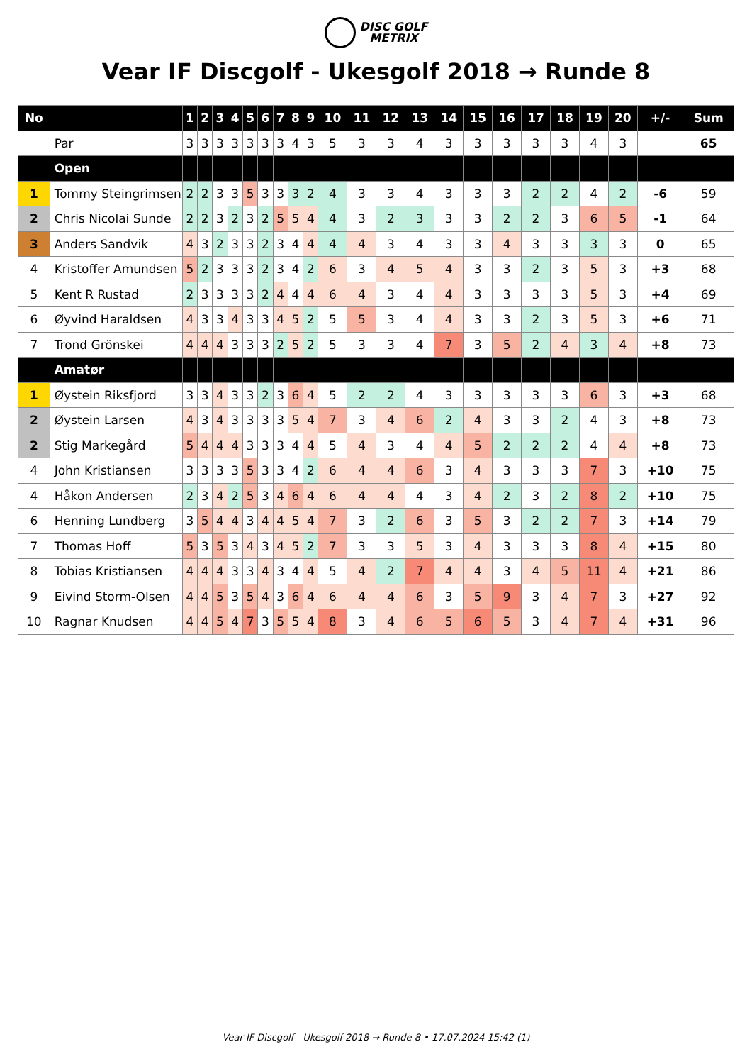DISC GOLF
METRIX
Vear IF Discgolf - Ukesgolf 2018 → Runde 8
| No | | 1 | 2 | 3 | 4 | 5 | 6 | 7 | 8 | 9 | 10 | 11 | 12 | 13 | 14 | 15 | 16 | 17 | 18 | 19 | 20 | +/- | Sum |
| --- | --- | --- | --- | --- | --- | --- | --- | --- | --- | --- | --- | --- | --- | --- | --- | --- | --- | --- | --- | --- | --- | --- | --- |
| | Par | 3 | 3 | 3 | 3 | 3 | 3 | 3 | 4 | 3 | 5 | 3 | 3 | 4 | 3 | 3 | 3 | 3 | 3 | 4 | 3 | | 65 |
| | Open | | | | | | | | | | | | | | | | | | | | | | |
| 1 | Tommy Steingrimsen | 2 | 2 | 3 | 3 | 5 | 3 | 3 | 3 | 2 | 4 | 3 | 3 | 4 | 3 | 3 | 3 | 2 | 2 | 4 | 2 | -6 | 59 |
| 2 | Chris Nicolai Sunde | 2 | 2 | 3 | 2 | 3 | 2 | 5 | 5 | 4 | 4 | 3 | 2 | 3 | 3 | 3 | 2 | 2 | 3 | 6 | 5 | -1 | 64 |
| 3 | Anders Sandvik | 4 | 3 | 2 | 3 | 3 | 2 | 3 | 4 | 4 | 4 | 4 | 3 | 4 | 3 | 3 | 4 | 3 | 3 | 3 | 3 | 0 | 65 |
| 4 | Kristoffer Amundsen | 5 | 2 | 3 | 3 | 3 | 2 | 3 | 4 | 2 | 6 | 3 | 4 | 5 | 4 | 3 | 3 | 2 | 3 | 5 | 3 | +3 | 68 |
| 5 | Kent R Rustad | 2 | 3 | 3 | 3 | 3 | 2 | 4 | 4 | 4 | 6 | 4 | 3 | 4 | 4 | 3 | 3 | 3 | 3 | 5 | 3 | +4 | 69 |
| 6 | Øyvind Haraldsen | 4 | 3 | 3 | 4 | 3 | 3 | 4 | 5 | 2 | 5 | 5 | 3 | 4 | 4 | 3 | 3 | 2 | 3 | 5 | 3 | +6 | 71 |
| 7 | Trond Grönskei | 4 | 4 | 4 | 3 | 3 | 3 | 2 | 5 | 2 | 5 | 3 | 3 | 4 | 7 | 3 | 5 | 2 | 4 | 3 | 4 | +8 | 73 |
| | Amatør | | | | | | | | | | | | | | | | | | | | | | |
| 1 | Øystein Riksfjord | 3 | 3 | 4 | 3 | 3 | 2 | 3 | 6 | 4 | 5 | 2 | 2 | 4 | 3 | 3 | 3 | 3 | 3 | 6 | 3 | +3 | 68 |
| 2 | Øystein Larsen | 4 | 3 | 4 | 3 | 3 | 3 | 3 | 5 | 4 | 7 | 3 | 4 | 6 | 2 | 4 | 3 | 3 | 2 | 4 | 3 | +8 | 73 |
| 2 | Stig Markegård | 5 | 4 | 4 | 4 | 3 | 3 | 3 | 4 | 4 | 5 | 4 | 3 | 4 | 4 | 5 | 2 | 2 | 2 | 4 | 4 | +8 | 73 |
| 4 | John Kristiansen | 3 | 3 | 3 | 3 | 5 | 3 | 3 | 4 | 2 | 6 | 4 | 4 | 6 | 3 | 4 | 3 | 3 | 3 | 7 | 3 | +10 | 75 |
| 4 | Håkon Andersen | 2 | 3 | 4 | 2 | 5 | 3 | 4 | 6 | 4 | 6 | 4 | 4 | 4 | 3 | 4 | 2 | 3 | 2 | 8 | 2 | +10 | 75 |
| 6 | Henning Lundberg | 3 | 5 | 4 | 4 | 3 | 4 | 4 | 5 | 4 | 7 | 3 | 2 | 6 | 3 | 5 | 3 | 2 | 2 | 7 | 3 | +14 | 79 |
| 7 | Thomas Hoff | 5 | 3 | 5 | 3 | 4 | 3 | 4 | 5 | 2 | 7 | 3 | 3 | 5 | 3 | 4 | 3 | 3 | 3 | 8 | 4 | +15 | 80 |
| 8 | Tobias Kristiansen | 4 | 4 | 4 | 3 | 3 | 4 | 3 | 4 | 4 | 5 | 4 | 2 | 7 | 4 | 4 | 3 | 4 | 5 | 11 | 4 | +21 | 86 |
| 9 | Eivind Storm-Olsen | 4 | 4 | 5 | 3 | 5 | 4 | 3 | 6 | 4 | 6 | 4 | 4 | 6 | 3 | 5 | 9 | 3 | 4 | 7 | 3 | +27 | 92 |
| 10 | Ragnar Knudsen | 4 | 4 | 5 | 4 | 7 | 3 | 5 | 5 | 4 | 8 | 3 | 4 | 6 | 5 | 6 | 5 | 3 | 4 | 7 | 4 | +31 | 96 |
Vear IF Discgolf - Ukesgolf 2018 → Runde 8 • 17.07.2024 15:42 (1)